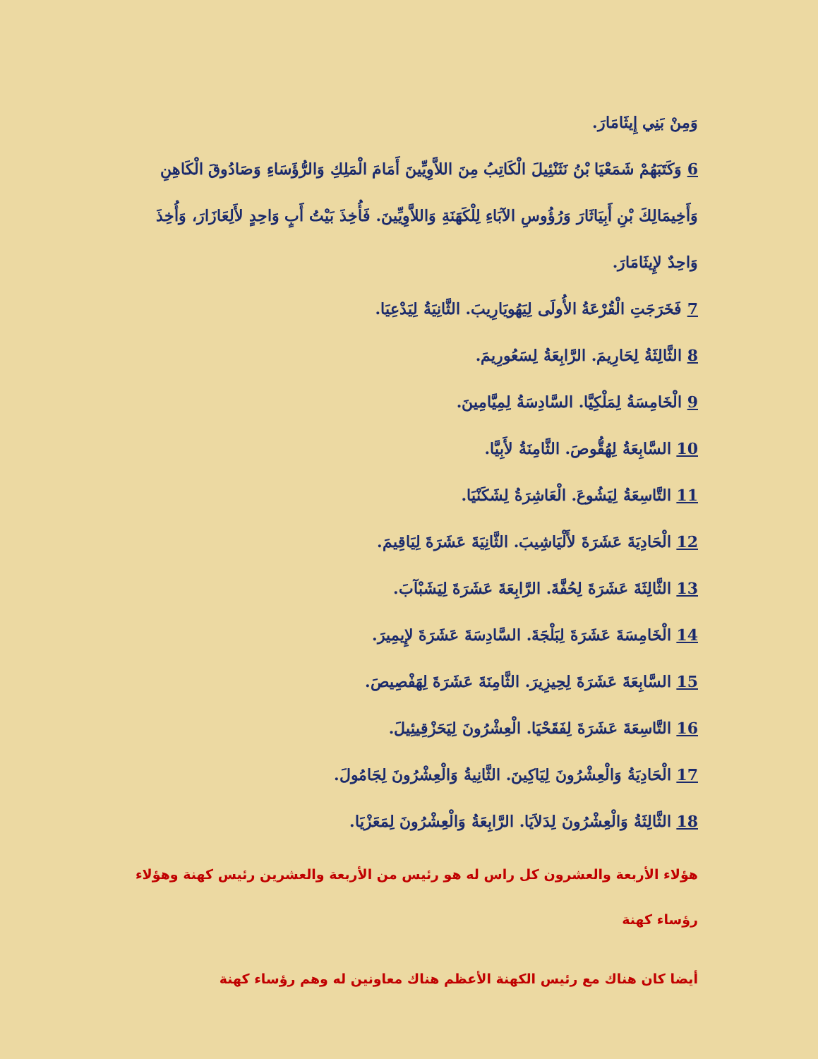وَمِنْ بَنِي إِيثَامَارَ.
6 وَكَتَبَهُمْ شَمَعْيَا بْنُ نَثَنْئِيلَ الْكَاتِبُ مِنَ اللاَّوِيِّينَ أَمَامَ الْمَلِكِ وَالرُّؤَسَاءِ وَصَادُوقَ الْكَاهِنِ وَأَخِيمَالِكَ بْنِ أَبِيَاثَارَ وَرُؤُوسِ الآبَاءِ لِلْكَهَنَةِ وَاللاَّوِيِّينَ. فَأُخِذَ بَيْتُ أَبٍ وَاحِدٍ لأَلِعَازَارَ، وَأُخِذَ وَاحِدٌ لإِيثَامَارَ.
7 فَخَرَجَتِ الْقُرْعَةُ الأُولَى لِيَهُويَارِيبَ. الثَّانِيَةُ لِيَدْعِيَا.
8 الثَّالِثَةُ لِحَارِيمَ. الرَّابِعَةُ لِسَعُورِيمَ.
9 الْخَامِسَةُ لِمَلْكِيَّا. السَّادِسَةُ لِمِيَّامِينَ.
10 السَّابِعَةُ لِهُقُّوصَ. الثَّامِنَةُ لأَبِيَّا.
11 التَّاسِعَةُ لِيَشُوعَ. الْعَاشِرَةُ لِشَكَنْيَا.
12 الْحَادِيَةَ عَشَرَةَ لأَلْيَاشِيبَ. الثَّانِيَةَ عَشَرَةَ لِيَاقِيمَ.
13 الثَّالِثَةَ عَشَرَةَ لِحُفَّةَ. الرَّابِعَةَ عَشَرَةَ لِيَشَبْآبَ.
14 الْخَامِسَةَ عَشَرَةَ لِبَلْجَةَ. السَّادِسَةَ عَشَرَةَ لإِيمِيرَ.
15 السَّابِعَةَ عَشَرَةَ لِحِيزِيرَ. الثَّامِنَةَ عَشَرَةَ لِهَفْصِيصَ.
16 التَّاسِعَةَ عَشَرَةَ لِفَقَحْيَا. الْعِشْرُونَ لِيَحَزْقِيئِيلَ.
17 الْحَادِيَةُ وَالْعِشْرُونَ لِيَاكِينَ. الثَّانِيةُ وَالْعِشْرُونَ لِجَامُولَ.
18 الثَّالِثَةُ وَالْعِشْرُونَ لِدَلاَيَا. الرَّابِعَةُ وَالْعِشْرُونَ لِمَعَزْيَا.
هؤلاء الأربعة والعشرون كل راس له هو رئيس من الأربعة والعشرين رئيس كهنة وهؤلاء رؤساء كهنة
أيضا كان هناك مع رئيس الكهنة الأعظم هناك معاونين له وهم رؤساء كهنة